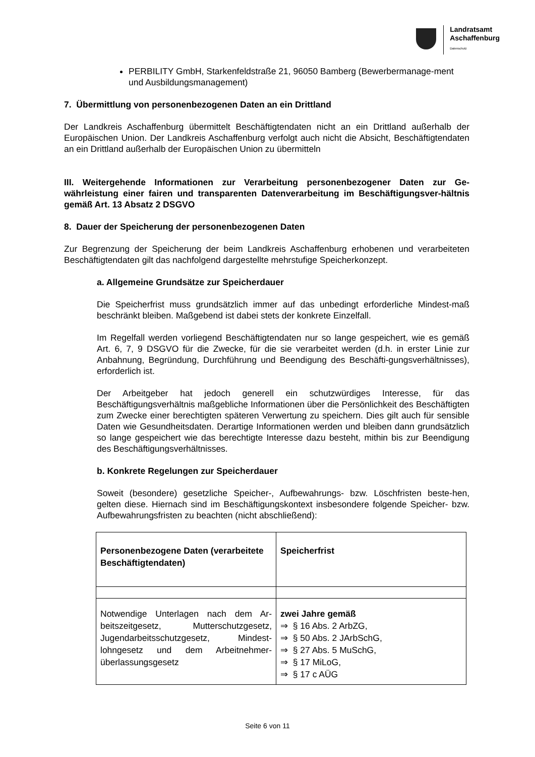Landratsamt
Aschaffenburg
Datenschutz
PERBILITY GmbH, Starkenfeldstraße 21, 96050 Bamberg (Bewerbermanage-ment und Ausbildungsmanagement)
7. Übermittlung von personenbezogenen Daten an ein Drittland
Der Landkreis Aschaffenburg übermittelt Beschäftigtendaten nicht an ein Drittland außerhalb der Europäischen Union. Der Landkreis Aschaffenburg verfolgt auch nicht die Absicht, Beschäftigtendaten an ein Drittland außerhalb der Europäischen Union zu übermitteln
III. Weitergehende Informationen zur Verarbeitung personenbezogener Daten zur Ge-währleistung einer fairen und transparenten Datenverarbeitung im Beschäftigungsver-hältnis gemäß Art. 13 Absatz 2 DSGVO
8. Dauer der Speicherung der personenbezogenen Daten
Zur Begrenzung der Speicherung der beim Landkreis Aschaffenburg erhobenen und verarbeiteten Beschäftigtendaten gilt das nachfolgend dargestellte mehrstufige Speicherkonzept.
a. Allgemeine Grundsätze zur Speicherdauer
Die Speicherfrist muss grundsätzlich immer auf das unbedingt erforderliche Mindest-maß beschränkt bleiben. Maßgebend ist dabei stets der konkrete Einzelfall.
Im Regelfall werden vorliegend Beschäftigtendaten nur so lange gespeichert, wie es gemäß Art. 6, 7, 9 DSGVO für die Zwecke, für die sie verarbeitet werden (d.h. in erster Linie zur Anbahnung, Begründung, Durchführung und Beendigung des Beschäfti-gungsverhältnisses), erforderlich ist.
Der Arbeitgeber hat jedoch generell ein schutzwürdiges Interesse, für das Beschäftigungsverhältnis maßgebliche Informationen über die Persönlichkeit des Beschäftigten zum Zwecke einer berechtigten späteren Verwertung zu speichern. Dies gilt auch für sensible Daten wie Gesundheitsdaten. Derartige Informationen werden und bleiben dann grundsätzlich so lange gespeichert wie das berechtigte Interesse dazu besteht, mithin bis zur Beendigung des Beschäftigungsverhältnisses.
b. Konkrete Regelungen zur Speicherdauer
Soweit (besondere) gesetzliche Speicher-, Aufbewahrungs- bzw. Löschfristen beste-hen, gelten diese. Hiernach sind im Beschäftigungskontext insbesondere folgende Speicher- bzw. Aufbewahrungsfristen zu beachten (nicht abschließend):
| Personenbezogene Daten (verarbeitete Beschäftigtendaten) | Speicherfrist |
| --- | --- |
| Notwendige Unterlagen nach dem Ar-beitszeitgesetz, Mutterschutzgesetz, Jugendarbeitsschutzgesetz, Mindest-lohngesetz und dem Arbeitnehmer-überlassungsgesetz | zwei Jahre gemäß ⇒ § 16 Abs. 2 ArbZG, ⇒ § 50 Abs. 2 JArbSchG, ⇒ § 27 Abs. 5 MuSchG, ⇒ § 17 MiLoG, ⇒ § 17 c AÜG |
Seite 6 von 11